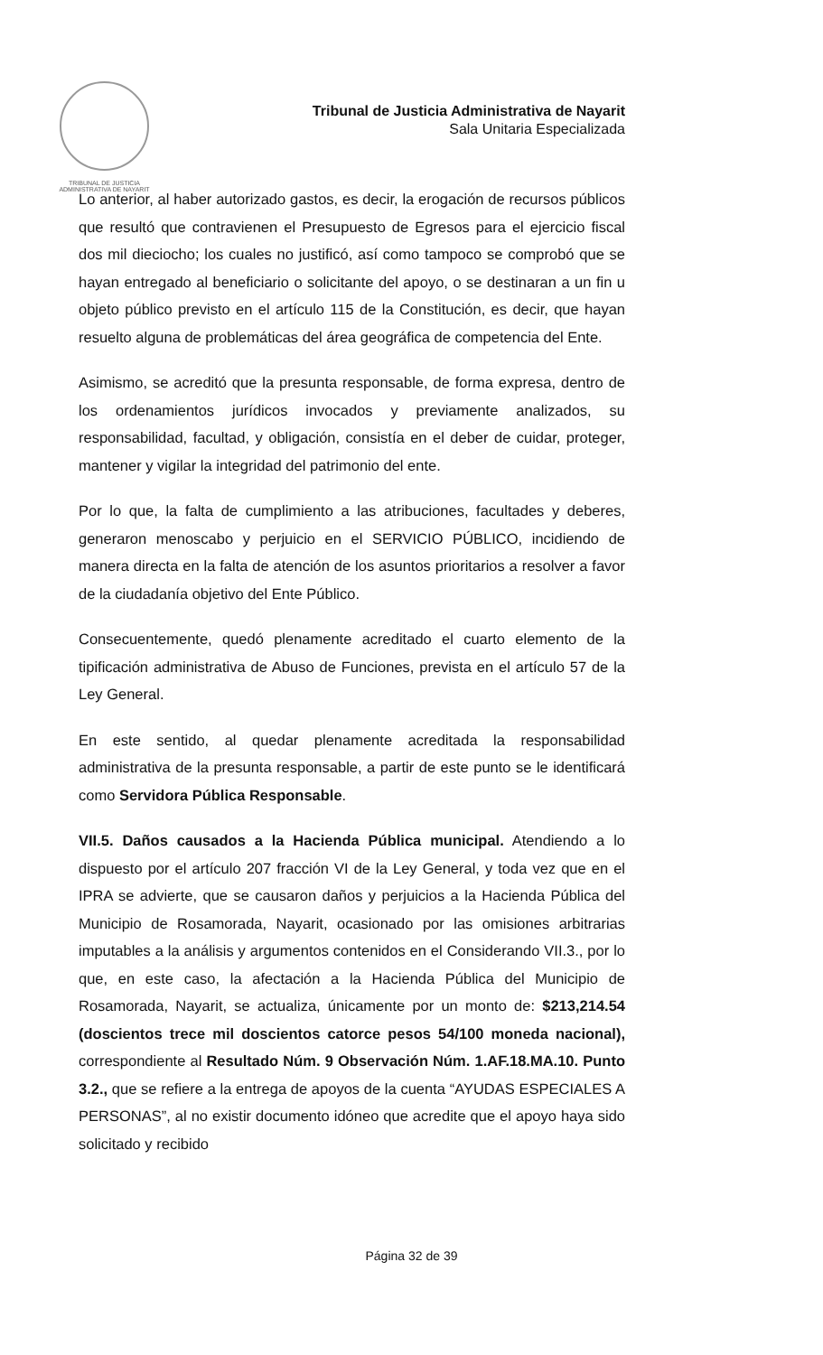TRIBUNAL DE JUSTICIA
ADMINISTRATIVA DE NAYARIT
Tribunal de Justicia Administrativa de Nayarit
Sala Unitaria Especializada
Lo anterior, al haber autorizado gastos, es decir, la erogación de recursos públicos que resultó que contravienen el Presupuesto de Egresos para el ejercicio fiscal dos mil dieciocho; los cuales no justificó, así como tampoco se comprobó que se hayan entregado al beneficiario o solicitante del apoyo, o se destinaran a un fin u objeto público previsto en el artículo 115 de la Constitución, es decir, que hayan resuelto alguna de problemáticas del área geográfica de competencia del Ente.
Asimismo, se acreditó que la presunta responsable, de forma expresa, dentro de los ordenamientos jurídicos invocados y previamente analizados, su responsabilidad, facultad, y obligación, consistía en el deber de cuidar, proteger, mantener y vigilar la integridad del patrimonio del ente.
Por lo que, la falta de cumplimiento a las atribuciones, facultades y deberes, generaron menoscabo y perjuicio en el SERVICIO PÚBLICO, incidiendo de manera directa en la falta de atención de los asuntos prioritarios a resolver a favor de la ciudadanía objetivo del Ente Público.
Consecuentemente, quedó plenamente acreditado el cuarto elemento de la tipificación administrativa de Abuso de Funciones, prevista en el artículo 57 de la Ley General.
En este sentido, al quedar plenamente acreditada la responsabilidad administrativa de la presunta responsable, a partir de este punto se le identificará como Servidora Pública Responsable.
VII.5. Daños causados a la Hacienda Pública municipal. Atendiendo a lo dispuesto por el artículo 207 fracción VI de la Ley General, y toda vez que en el IPRA se advierte, que se causaron daños y perjuicios a la Hacienda Pública del Municipio de Rosamorada, Nayarit, ocasionado por las omisiones arbitrarias imputables a la análisis y argumentos contenidos en el Considerando VII.3., por lo que, en este caso, la afectación a la Hacienda Pública del Municipio de Rosamorada, Nayarit, se actualiza, únicamente por un monto de: $213,214.54 (doscientos trece mil doscientos catorce pesos 54/100 moneda nacional), correspondiente al Resultado Núm. 9 Observación Núm. 1.AF.18.MA.10. Punto 3.2., que se refiere a la entrega de apoyos de la cuenta “AYUDAS ESPECIALES A PERSONAS”, al no existir documento idóneo que acredite que el apoyo haya sido solicitado y recibido
Página 32 de 39